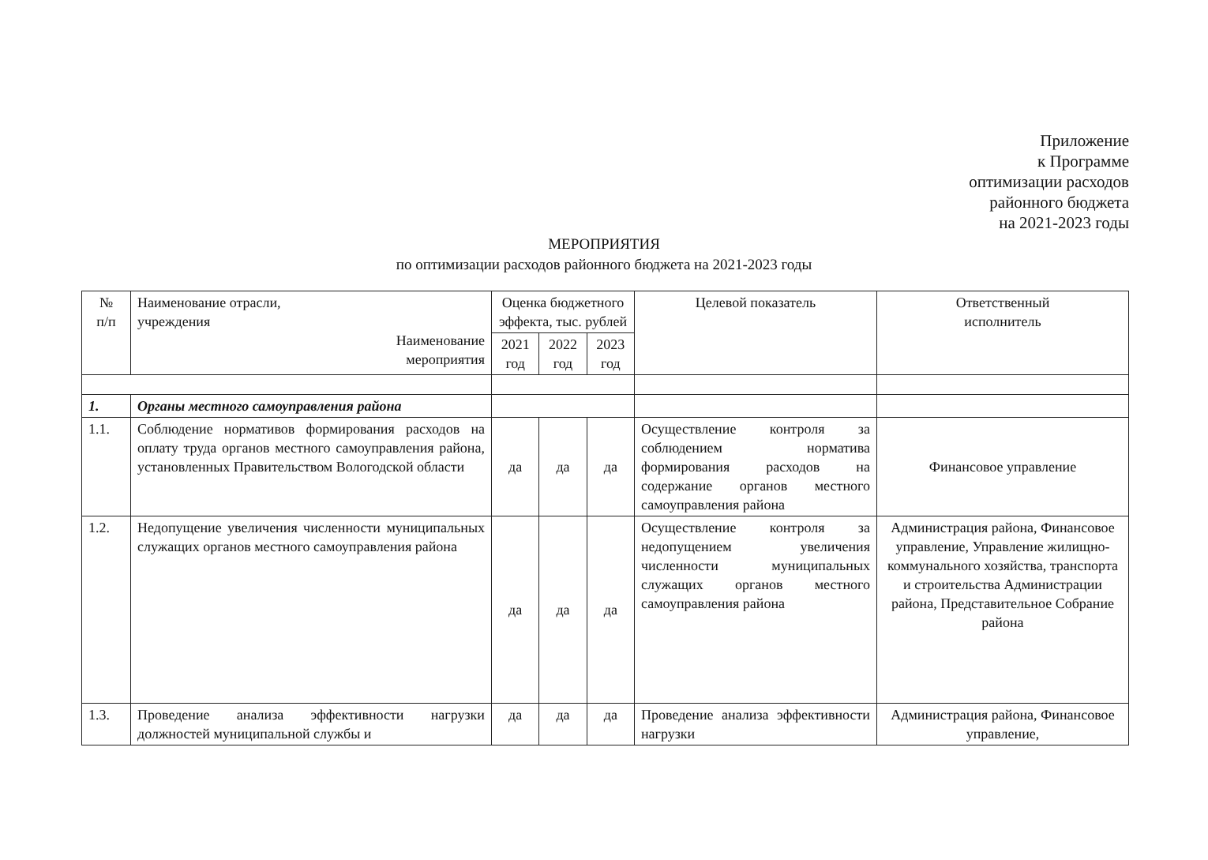Приложение
к Программе
оптимизации расходов
районного бюджета
на 2021-2023 годы
МЕРОПРИЯТИЯ
по оптимизации расходов районного бюджета на 2021-2023 годы
| № п/п | Наименование отрасли, учреждения Наименование мероприятия | Оценка бюджетного эффекта, тыс. рублей | | | Целевой показатель | Ответственный исполнитель |
| --- | --- | --- | --- | --- | --- | --- |
| | | 2021 год | 2022 год | 2023 год | | |
| 1. | Органы местного самоуправления района | | | | | |
| 1.1. | Соблюдение нормативов формирования расходов на оплату труда органов местного самоуправления района, установленных Правительством Вологодской области | да | да | да | Осуществление контроля за соблюдением норматива формирования расходов на содержание органов местного самоуправления района | Финансовое управление |
| 1.2. | Недопущение увеличения численности муниципальных служащих органов местного самоуправления района | да | да | да | Осуществление контроля за недопущением увеличения численности муниципальных служащих органов местного самоуправления района | Администрация района, Финансовое управление, Управление жилищно-коммунального хозяйства, транспорта и строительства Администрации района, Представительное Собрание района |
| 1.3. | Проведение анализа эффективности нагрузки должностей муниципальной службы и | да | да | да | Проведение анализа эффективности нагрузки | Администрация района, Финансовое управление, |